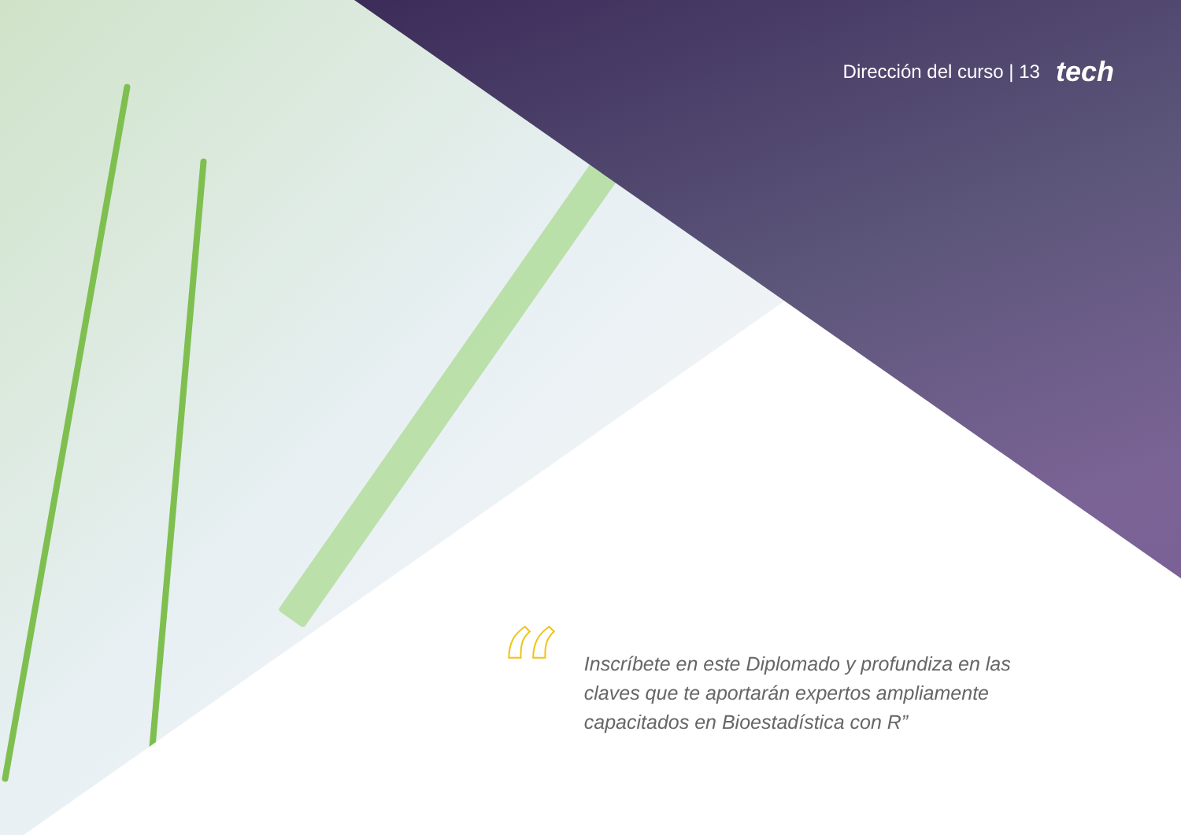Dirección del curso | 13 tech
“
Inscríbete en este Diplomado y profundiza en las claves que te aportarán expertos ampliamente capacitados en Bioestadística con R”